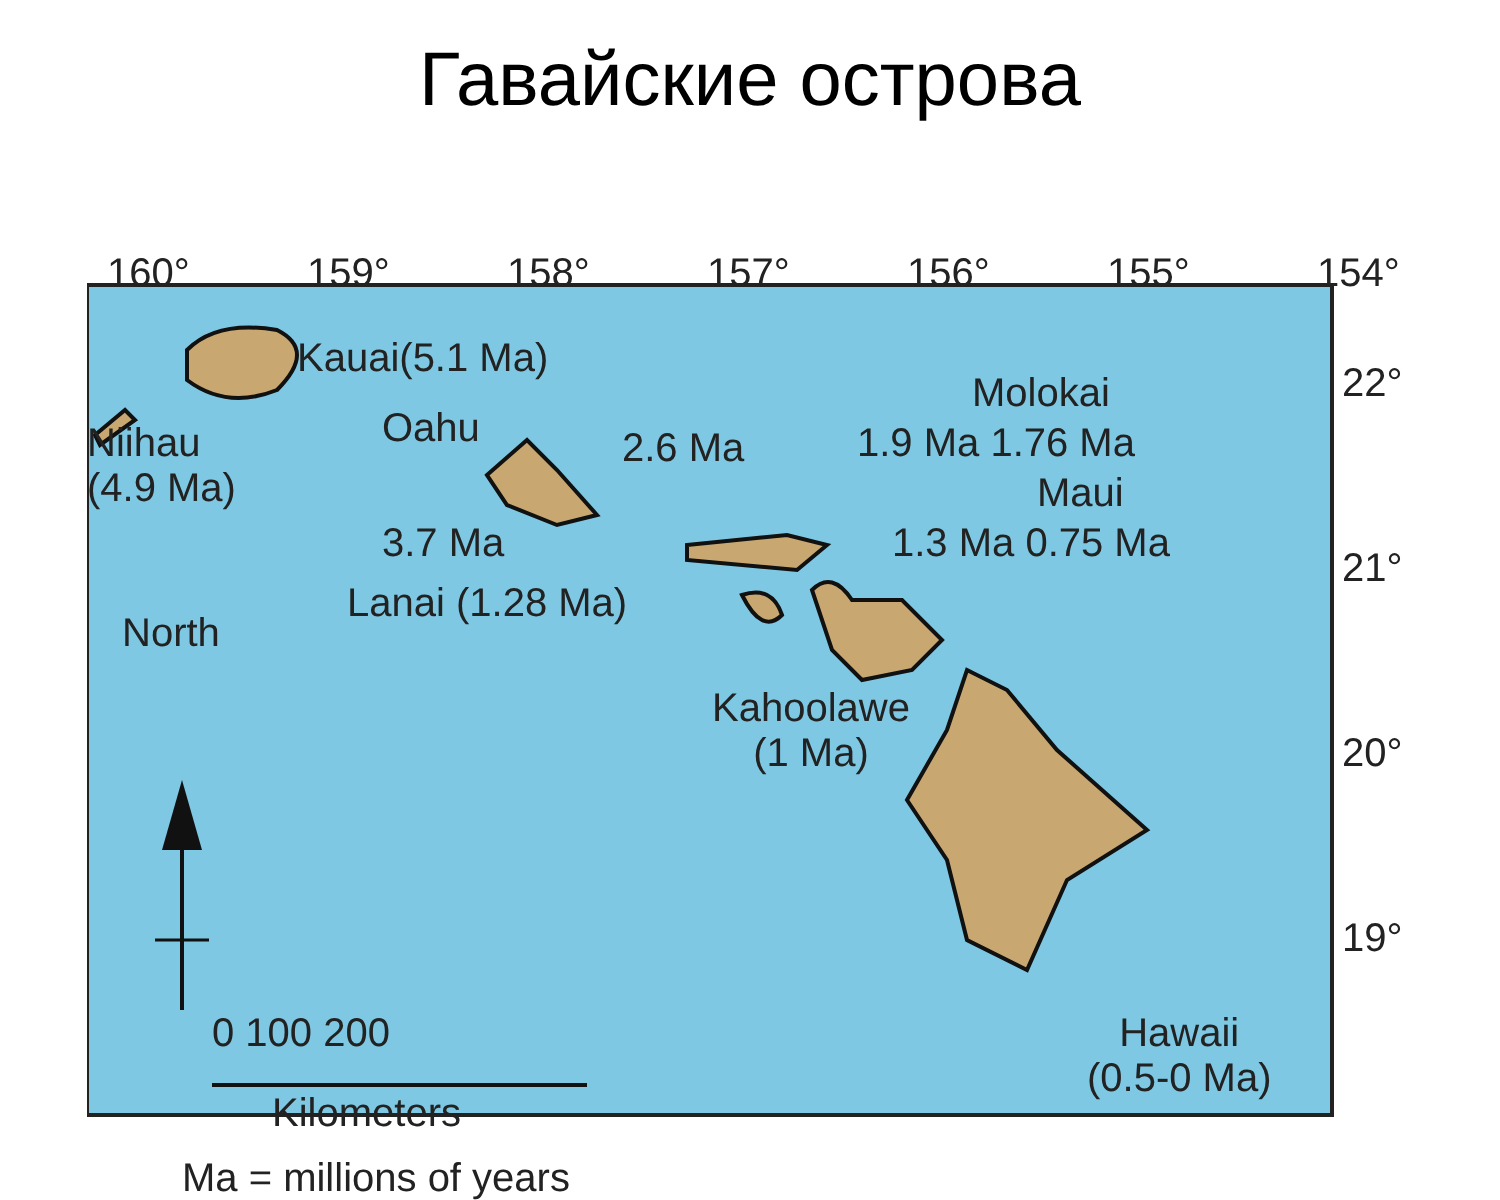Гавайские острова
160° 159° 158° 157° 156° 155° 154°
22°
21°
20°
19°
Kauai(5.1 Ma)
Niihau
(4.9 Ma)
Oahu 2.6 Ma
3.7 Ma
Molokai
1.9 Ma 1.76 Ma
Maui
1.3 Ma 0.75 Ma
Lanai (1.28 Ma)
North
Kahoolawe
(1 Ma)
0 100 200
Kilometers
Hawaii
(0.5-0 Ma)
Ma = millions of years